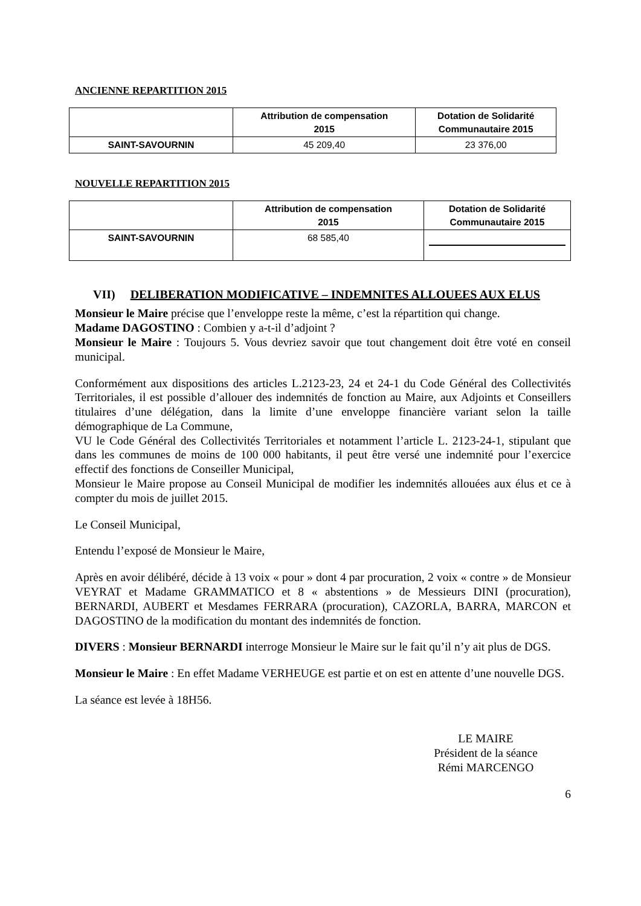ANCIENNE REPARTITION 2015
| | Attribution de compensation 2015 | Dotation de Solidarité Communautaire 2015 |
| --- | --- | --- |
| SAINT-SAVOURNIN | 45 209,40 | 23 376,00 |
NOUVELLE REPARTITION 2015
| | Attribution de compensation 2015 | Dotation de Solidarité Communautaire 2015 |
| --- | --- | --- |
| SAINT-SAVOURNIN | 68 585,40 | |
VII) DELIBERATION MODIFICATIVE – INDEMNITES ALLOUEES AUX ELUS
Monsieur le Maire précise que l’enveloppe reste la même, c’est la répartition qui change.
Madame DAGOSTINO : Combien y a-t-il d’adjoint ?
Monsieur le Maire : Toujours 5. Vous devriez savoir que tout changement doit être voté en conseil municipal.
Conformément aux dispositions des articles L.2123-23, 24 et 24-1 du Code Général des Collectivités Territoriales, il est possible d’allouer des indemnités de fonction au Maire, aux Adjoints et Conseillers titulaires d’une délégation, dans la limite d’une enveloppe financière variant selon la taille démographique de La Commune,
VU le Code Général des Collectivités Territoriales et notamment l’article L. 2123-24-1, stipulant que dans les communes de moins de 100 000 habitants, il peut être versé une indemnité pour l’exercice effectif des fonctions de Conseiller Municipal,
Monsieur le Maire propose au Conseil Municipal de modifier les indemnités allouées aux élus et ce à compter du mois de juillet 2015.
Le Conseil Municipal,
Entendu l’exposé de Monsieur le Maire,
Après en avoir délibéré, décide à 13 voix « pour » dont 4 par procuration, 2 voix « contre » de Monsieur VEYRAT et Madame GRAMMATICO et 8 « abstentions » de Messieurs DINI (procuration), BERNARDI, AUBERT et Mesdames FERRARA (procuration), CAZORLA, BARRA, MARCON et DAGOSTINO de la modification du montant des indemnités de fonction.
DIVERS : Monsieur BERNARDI interroge Monsieur le Maire sur le fait qu’il n’y ait plus de DGS.
Monsieur le Maire : En effet Madame VERHEUGE est partie et on est en attente d’une nouvelle DGS.
La séance est levée à 18H56.
LE MAIRE
Président de la séance
Rémi MARCENGO
6